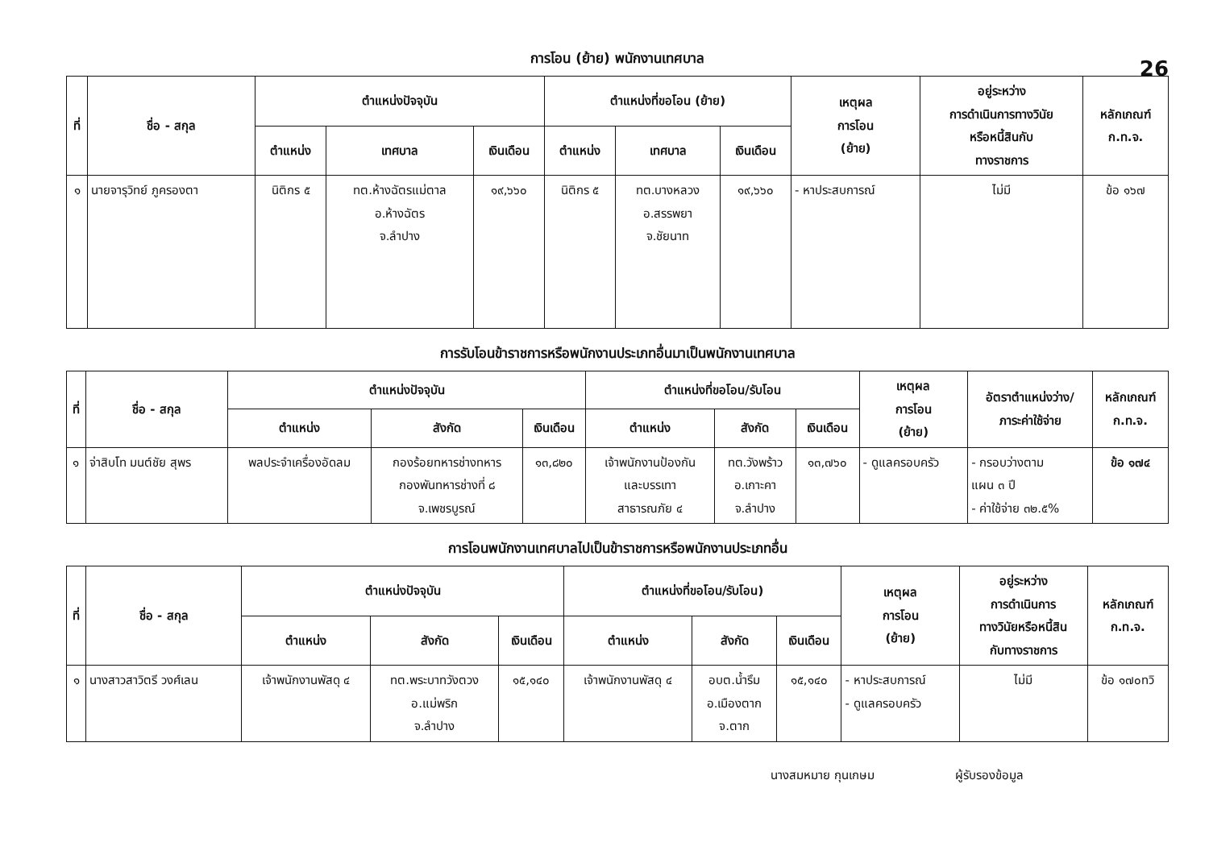26
การโอน (ย้าย) พนักงานเทศบาล
| ที่ | ชื่อ - สกุล | ตำแหน่งปัจจุบัน | | | ตำแหน่งที่ขอโอน (ย้าย) | | | เหตุผล การโอน (ย้าย) | อยู่ระหว่าง การดำเนินการทางวินัย หรือหนี้สินกับ ทางราชการ | หลักเกณฑ์ ก.ท.จ. |
| --- | --- | --- | --- | --- | --- | --- | --- | --- | --- | --- |
| | | ตำแหน่ง | เทศบาล | เงินเดือน | ตำแหน่ง | เทศบาล | เงินเดือน | | | |
| ๑ | นายจารุวิทย์ ภูครองตา | นิติกร ๕ | ทต.ห้างฉัตรแม่ตาล อ.ห้างฉัตร จ.ลำปาง | ๑๙,๖๖๐ | นิติกร ๕ | ทต.บางหลวง อ.สรรพยา จ.ชัยนาท | ๑๙,๖๖๐ | - หาประสบการณ์ | ไม่มี | ข้อ ๑๖๗ |
การรับโอนข้าราชการหรือพนักงานประเภทอื่นมาเป็นพนักงานเทศบาล
| ที่ | ชื่อ - สกุล | ตำแหน่งปัจจุบัน | | | ตำแหน่งที่ขอโอน/รับโอน | | | เหตุผล การโอน (ย้าย) | อัตราตำแหน่งว่าง/ ภาระค่าใช้จ่าย | หลักเกณฑ์ ก.ท.จ. |
| --- | --- | --- | --- | --- | --- | --- | --- | --- | --- | --- |
| | | ตำแหน่ง | สังกัด | เงินเดือน | ตำแหน่ง | สังกัด | เงินเดือน | | | |
| ๑ | จ่าสิบโท มนต์ชัย สุพร | พลประจำเครื่องอัดลม | กองร้อยทหารช่างทหาร กองพันทหารช่างที่ ๘ จ.เพชรบูรณ์ | ๑๓,๘๒๐ | เจ้าพนักงานป้องกัน และบรรเทา สาธารณภัย ๔ | ทต.วังพร้าว อ.เกาะคา จ.ลำปาง | ๑๓,๗๖๐ | - ดูแลครอบครัว | - กรอบว่างตาม แผน ๓ ปี - ค่าใช้จ่าย ๓๒.๕% | ข้อ ๑๗๔ |
การโอนพนักงานเทศบาลไปเป็นข้าราชการหรือพนักงานประเภทอื่น
| ที่ | ชื่อ - สกุล | ตำแหน่งปัจจุบัน | | | ตำแหน่งที่ขอโอน/รับโอน) | | | เหตุผล การโอน (ย้าย) | อยู่ระหว่าง การดำเนินการ ทางวินัยหรือหนี้สิน กับทางราชการ | หลักเกณฑ์ ก.ท.จ. |
| --- | --- | --- | --- | --- | --- | --- | --- | --- | --- | --- |
| | | ตำแหน่ง | สังกัด | เงินเดือน | ตำแหน่ง | สังกัด | เงินเดือน | | | |
| ๑ | นางสาวสาวิตรี วงศ์เลน | เจ้าพนักงานพัสดุ ๔ | ทต.พระบาทวังตวง อ.แม่พริก จ.ลำปาง | ๑๕,๑๔๐ | เจ้าพนักงานพัสดุ ๔ | อบต.น้ำรึม อ.เมืองตาก จ.ตาก | ๑๕,๑๔๐ | - หาประสบการณ์ - ดูแลครอบครัว | ไม่มี | ข้อ ๑๗๐ทวิ |
นางสมหมาย กุนเกษม ผู้รับรองข้อมูล